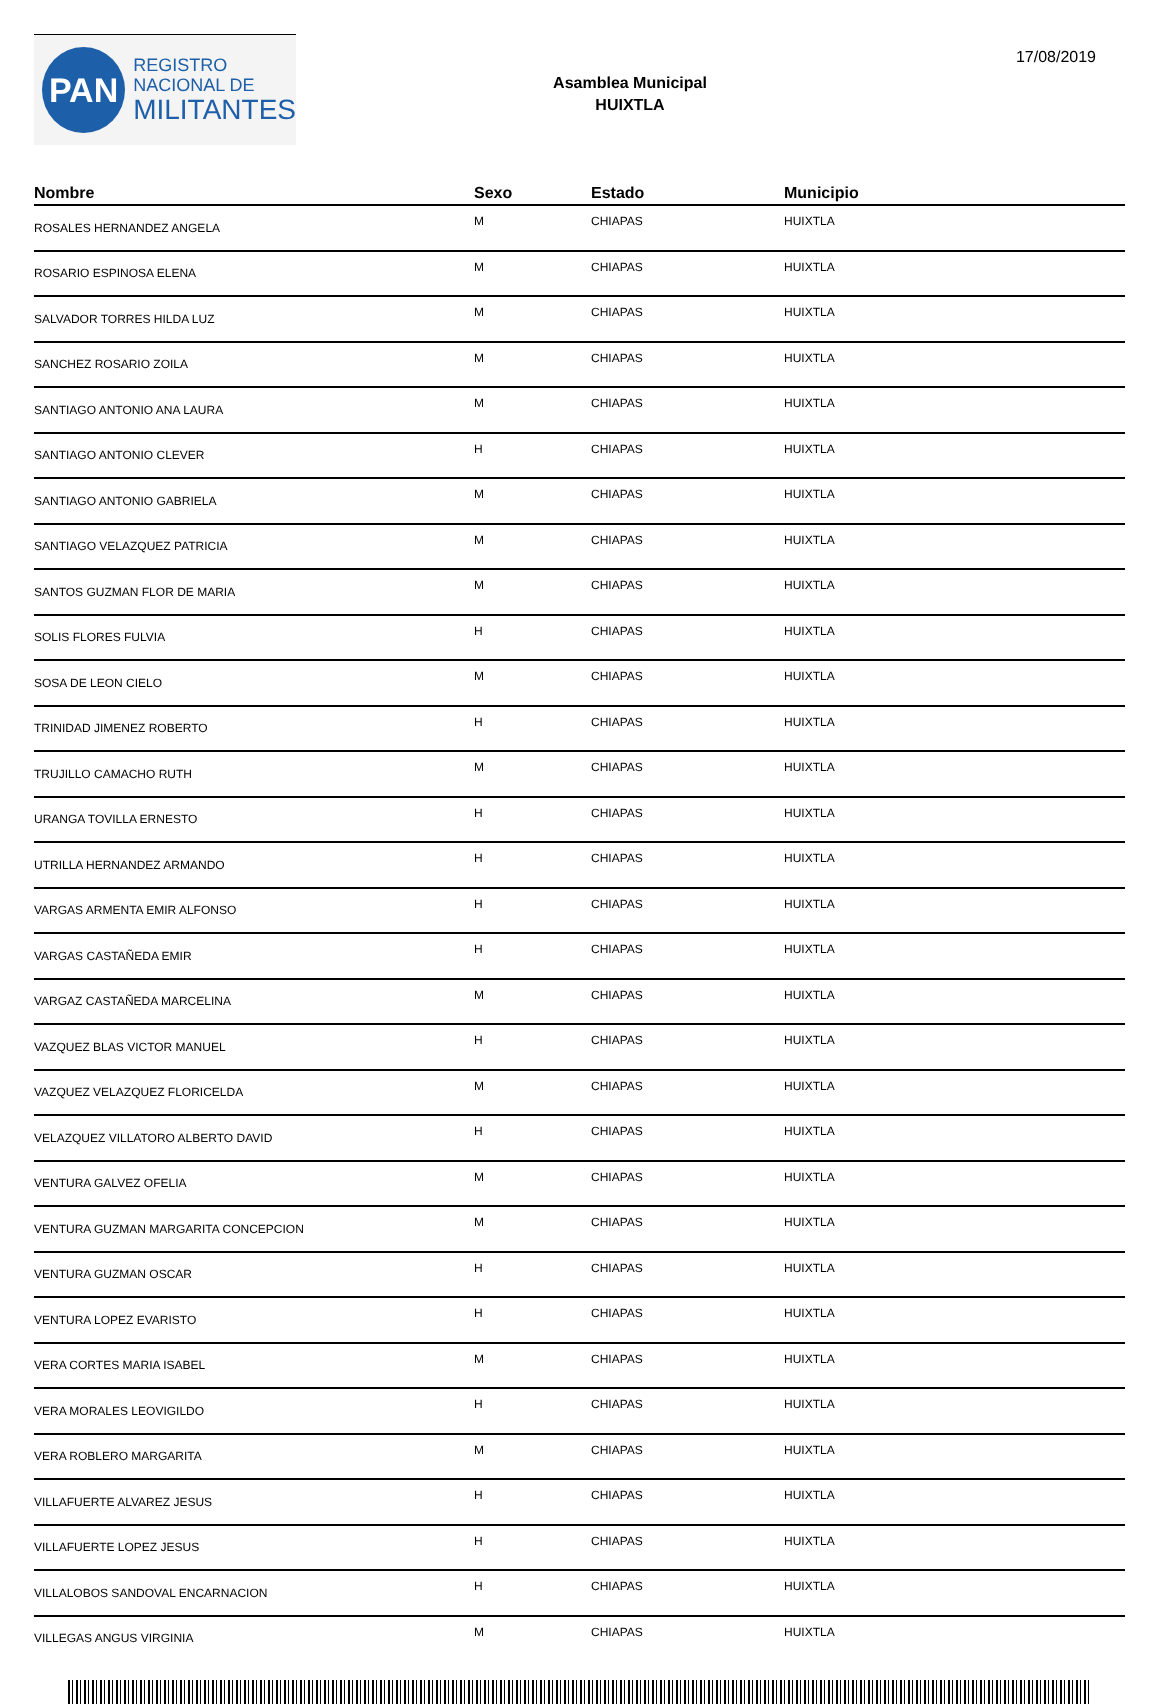PAN
REGISTRO
NACIONAL DE
MILITANTES
Asamblea Municipal
HUIXTLA
17/08/2019
| Nombre | Sexo | Estado | Municipio |
| --- | --- | --- | --- |
| ROSALES HERNANDEZ ANGELA | M | CHIAPAS | HUIXTLA |
| ROSARIO ESPINOSA ELENA | M | CHIAPAS | HUIXTLA |
| SALVADOR TORRES HILDA LUZ | M | CHIAPAS | HUIXTLA |
| SANCHEZ ROSARIO ZOILA | M | CHIAPAS | HUIXTLA |
| SANTIAGO ANTONIO ANA LAURA | M | CHIAPAS | HUIXTLA |
| SANTIAGO ANTONIO CLEVER | H | CHIAPAS | HUIXTLA |
| SANTIAGO ANTONIO GABRIELA | M | CHIAPAS | HUIXTLA |
| SANTIAGO VELAZQUEZ PATRICIA | M | CHIAPAS | HUIXTLA |
| SANTOS GUZMAN FLOR DE MARIA | M | CHIAPAS | HUIXTLA |
| SOLIS FLORES FULVIA | H | CHIAPAS | HUIXTLA |
| SOSA DE LEON CIELO | M | CHIAPAS | HUIXTLA |
| TRINIDAD JIMENEZ ROBERTO | H | CHIAPAS | HUIXTLA |
| TRUJILLO CAMACHO RUTH | M | CHIAPAS | HUIXTLA |
| URANGA TOVILLA ERNESTO | H | CHIAPAS | HUIXTLA |
| UTRILLA HERNANDEZ ARMANDO | H | CHIAPAS | HUIXTLA |
| VARGAS ARMENTA EMIR ALFONSO | H | CHIAPAS | HUIXTLA |
| VARGAS CASTAÑEDA EMIR | H | CHIAPAS | HUIXTLA |
| VARGAZ CASTAÑEDA MARCELINA | M | CHIAPAS | HUIXTLA |
| VAZQUEZ BLAS VICTOR MANUEL | H | CHIAPAS | HUIXTLA |
| VAZQUEZ VELAZQUEZ FLORICELDA | M | CHIAPAS | HUIXTLA |
| VELAZQUEZ VILLATORO ALBERTO DAVID | H | CHIAPAS | HUIXTLA |
| VENTURA GALVEZ OFELIA | M | CHIAPAS | HUIXTLA |
| VENTURA GUZMAN MARGARITA CONCEPCION | M | CHIAPAS | HUIXTLA |
| VENTURA GUZMAN OSCAR | H | CHIAPAS | HUIXTLA |
| VENTURA LOPEZ EVARISTO | H | CHIAPAS | HUIXTLA |
| VERA CORTES MARIA ISABEL | M | CHIAPAS | HUIXTLA |
| VERA MORALES LEOVIGILDO | H | CHIAPAS | HUIXTLA |
| VERA ROBLERO MARGARITA | M | CHIAPAS | HUIXTLA |
| VILLAFUERTE ALVAREZ JESUS | H | CHIAPAS | HUIXTLA |
| VILLAFUERTE LOPEZ JESUS | H | CHIAPAS | HUIXTLA |
| VILLALOBOS SANDOVAL ENCARNACION | H | CHIAPAS | HUIXTLA |
| VILLEGAS ANGUS VIRGINIA | M | CHIAPAS | HUIXTLA |